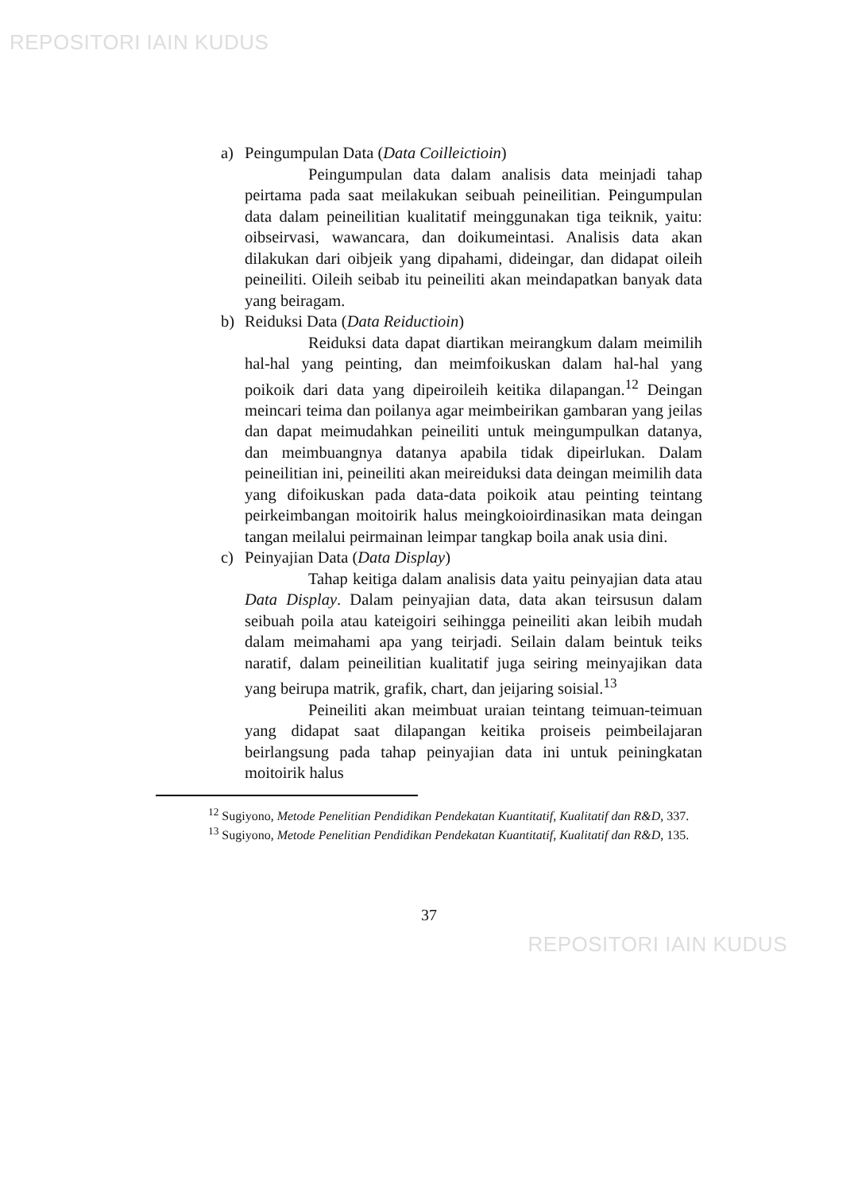REPOSITORI IAIN KUDUS
a) Peingumpulan Data (Data Coilleictioin)
Peingumpulan data dalam analisis data meinjadi tahap peirtama pada saat meilakukan seibuah peineilitian. Peingumpulan data dalam peineilitian kualitatif meinggunakan tiga teiknik, yaitu: oibseirvasi, wawancara, dan doikumeintasi. Analisis data akan dilakukan dari oibjeik yang dipahami, dideingar, dan didapat oileih peineiliti. Oileih seibab itu peineiliti akan meindapatkan banyak data yang beiragam.
b) Reiduksi Data (Data Reiductioin)
Reiduksi data dapat diartikan meirangkum dalam meimilih hal-hal yang peinting, dan meimfoikuskan dalam hal-hal yang poikoik dari data yang dipeiroileih keitika dilapangan.<sup>12</sup> Deingan meincari teima dan poilanya agar meimbeirikan gambaran yang jeilas dan dapat meimudahkan peineiliti untuk meingumpulkan datanya, dan meimbuangnya datanya apabila tidak dipeirlukan. Dalam peineilitian ini, peineiliti akan meireiduksi data deingan meimilih data yang difoikuskan pada data-data poikoik atau peinting teintang peirkeimbangan moitoirik halus meingkoioirdinasikan mata deingan tangan meilalui peirmainan leimpar tangkap boila anak usia dini.
c) Peinyajian Data (Data Display)
Tahap keitiga dalam analisis data yaitu peinyajian data atau Data Display. Dalam peinyajian data, data akan teirsusun dalam seibuah poila atau kateigoiri seihingga peineiliti akan leibih mudah dalam meimahami apa yang teirjadi. Seilain dalam beintuk teiks naratif, dalam peineilitian kualitatif juga seiring meinyajikan data yang beirupa matrik, grafik, chart, dan jeijaring soisial.<sup>13</sup>
Peineiliti akan meimbuat uraian teintang teimuan-teimuan yang didapat saat dilapangan keitika proiseis peimbeilajaran beirlangsung pada tahap peinyajian data ini untuk peiningkatan moitoirik halus
<sup>12</sup> Sugiyono, Metode Penelitian Pendidikan Pendekatan Kuantitatif, Kualitatif dan R&D, 337.
<sup>13</sup> Sugiyono, Metode Penelitian Pendidikan Pendekatan Kuantitatif, Kualitatif dan R&D, 135.
37
REPOSITORI IAIN KUDUS